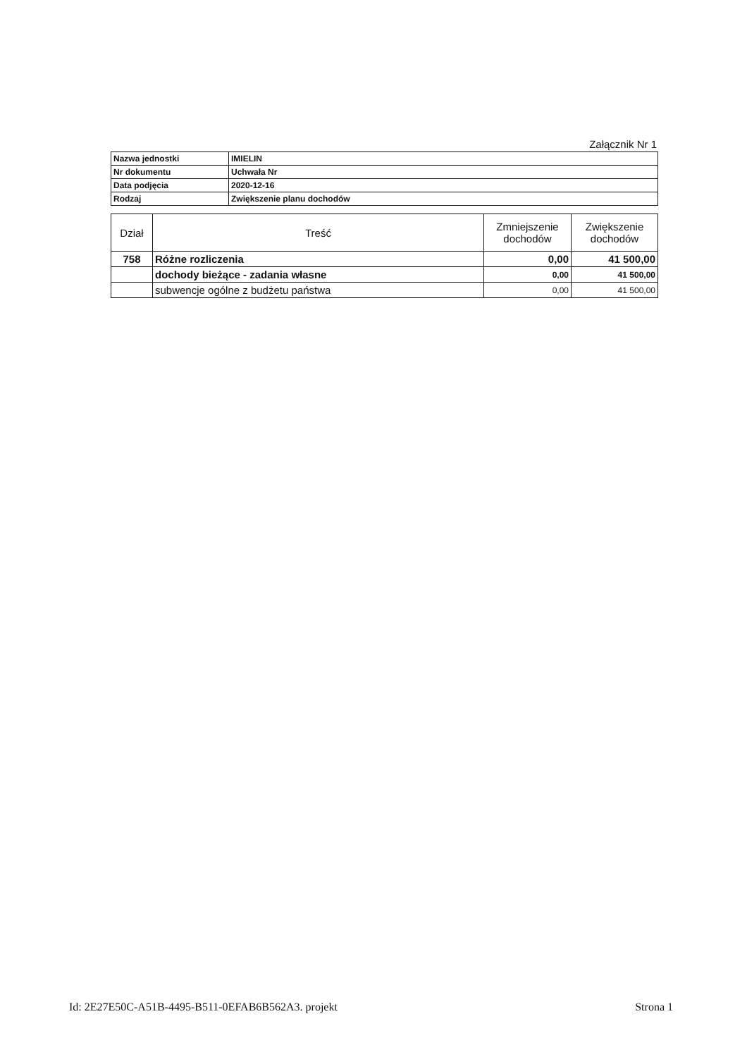Załącznik Nr 1
| Nazwa jednostki | IMIELIN |
| Nr dokumentu | Uchwała Nr |
| Data podjęcia | 2020-12-16 |
| Rodzaj | Zwiększenie planu dochodów |
| Dział | Treść | Zmniejszenie dochodów | Zwiększenie dochodów |
| --- | --- | --- | --- |
| 758 | Różne rozliczenia | 0,00 | 41 500,00 |
| | dochody bieżące - zadania własne | 0,00 | 41 500,00 |
| | subwencje ogólne z budżetu państwa | 0,00 | 41 500,00 |
Id: 2E27E50C-A51B-4495-B511-0EFAB6B562A3. projekt Strona 1